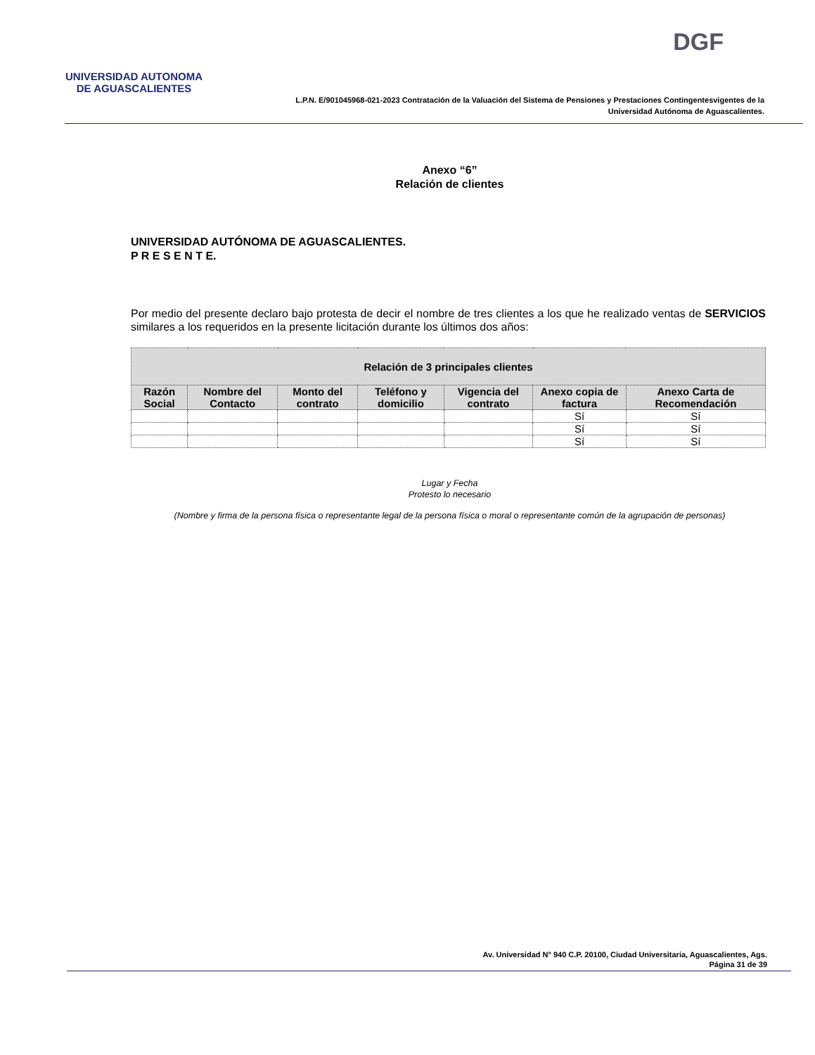UNIVERSIDAD AUTONOMA
DE AGUASCALIENTES
DGF
L.P.N. E/901045968-021-2023 Contratación de la Valuación del Sistema de Pensiones y Prestaciones Contingentesvigentes de la Universidad Autónoma de Aguascalientes.
Anexo “6”
Relación de clientes
UNIVERSIDAD AUTÓNOMA DE AGUASCALIENTES.
P R E S E N T E.
Por medio del presente declaro bajo protesta de decir el nombre de tres clientes a los que he realizado ventas de SERVICIOS similares a los requeridos en la presente licitación durante los últimos dos años:
| Relación de 3 principales clientes | | | | | | |
| --- | --- | --- | --- | --- | --- | --- |
| Razón Social | Nombre del Contacto | Monto del contrato | Teléfono y domicilio | Vigencia del contrato | Anexo copia de factura | Anexo Carta de Recomendación |
| | | | | | Sí | Sí |
| | | | | | Sí | Sí |
| | | | | | Sí | Sí |
Lugar y Fecha
Protesto lo necesario
(Nombre y firma de la persona física o representante legal de la persona física o moral o representante común de la agrupación de personas)
Av. Universidad N° 940 C.P. 20100, Ciudad Universitaria, Aguascalientes, Ags.
Página 31 de 39